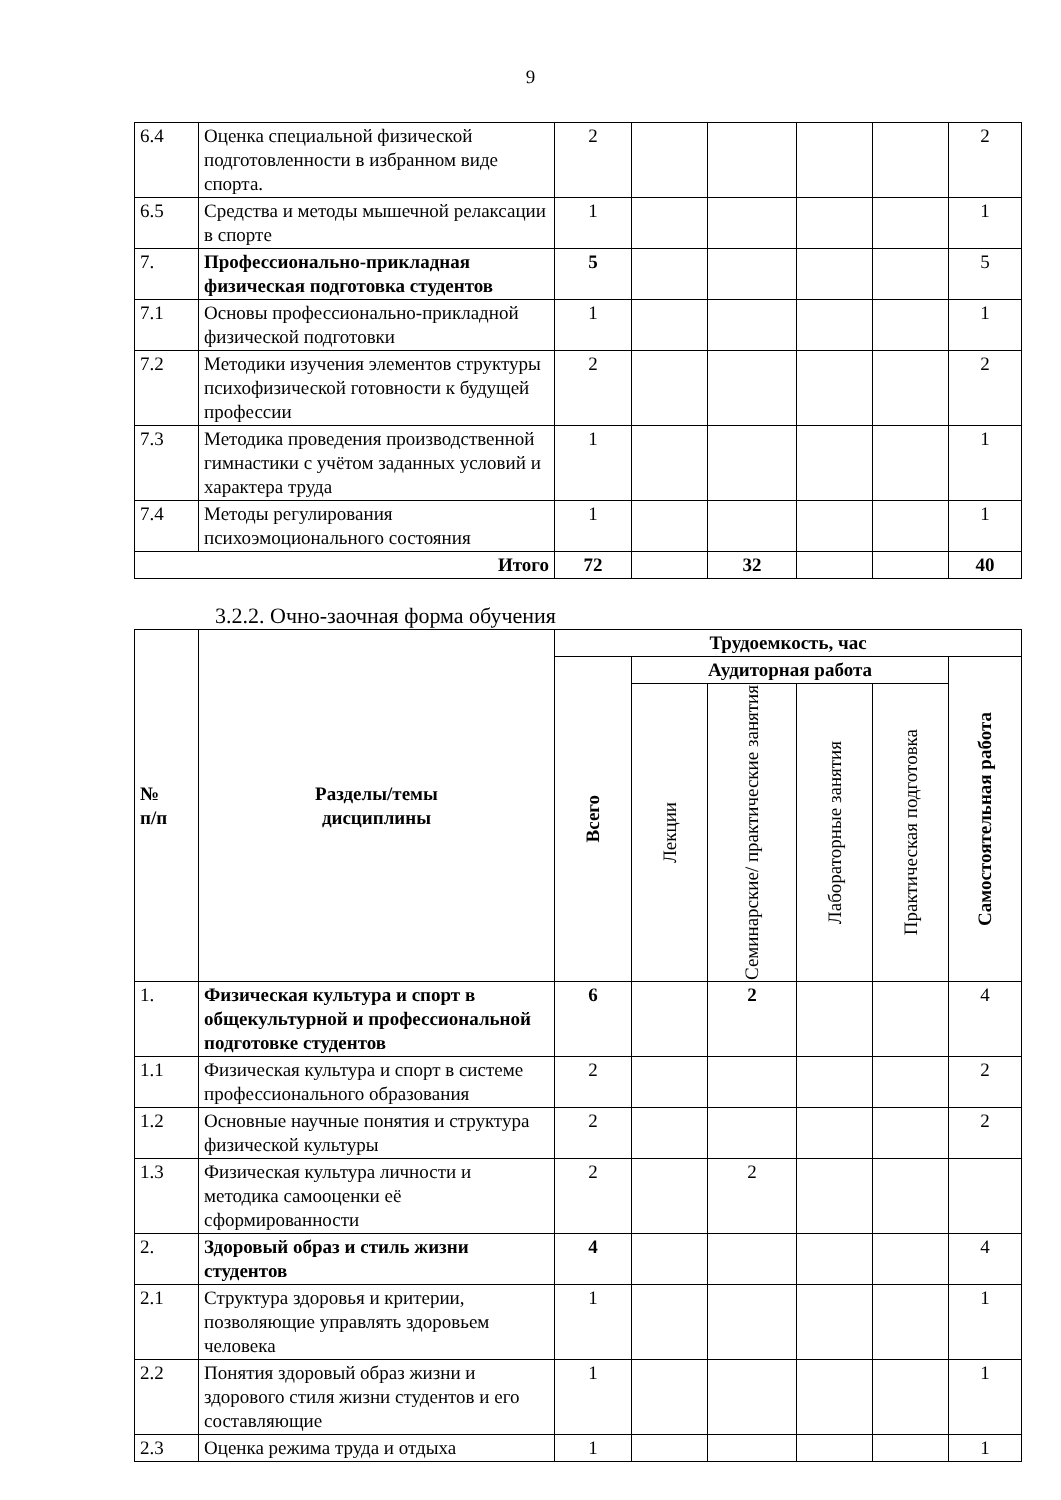9
| 6.4 | Оценка специальной физической подготовленности в избранном виде спорта. | 2 | | | | | 2 |
| 6.5 | Средства и методы мышечной релаксации в спорте | 1 | | | | | 1 |
| 7. | Профессионально-прикладная физическая подготовка студентов | 5 | | | | | 5 |
| 7.1 | Основы профессионально-прикладной физической подготовки | 1 | | | | | 1 |
| 7.2 | Методики изучения элементов структуры психофизической готовности к будущей профессии | 2 | | | | | 2 |
| 7.3 | Методика проведения производственной гимнастики с учётом заданных условий и характера труда | 1 | | | | | 1 |
| 7.4 | Методы регулирования психоэмоционального состояния | 1 | | | | | 1 |
| Итого | | 72 | | 32 | | | 40 |
3.2.2. Очно-заочная форма обучения
| № п/п | Разделы/темы дисциплины | Трудоемкость, час | | | | | |
| --- | --- | --- | --- | --- | --- | --- | --- |
| | | Всего | Аудиторная работа | | | | Самостоятельная работа |
| | | | Лекции | Семинарские/ практические занятия | Лабораторные занятия | Практическая подготовка | |
| 1. | Физическая культура и спорт в общекультурной и профессиональной подготовке студентов | 6 | | 2 | | | 4 |
| 1.1 | Физическая культура и спорт в системе профессионального образования | 2 | | | | | 2 |
| 1.2 | Основные научные понятия и структура физической культуры | 2 | | | | | 2 |
| 1.3 | Физическая культура личности и методика самооценки её сформированности | 2 | | 2 | | | |
| 2. | Здоровый образ и стиль жизни студентов | 4 | | | | | 4 |
| 2.1 | Структура здоровья и критерии, позволяющие управлять здоровьем человека | 1 | | | | | 1 |
| 2.2 | Понятия здоровый образ жизни и здорового стиля жизни студентов и его составляющие | 1 | | | | | 1 |
| 2.3 | Оценка режима труда и отдыха | 1 | | | | | 1 |